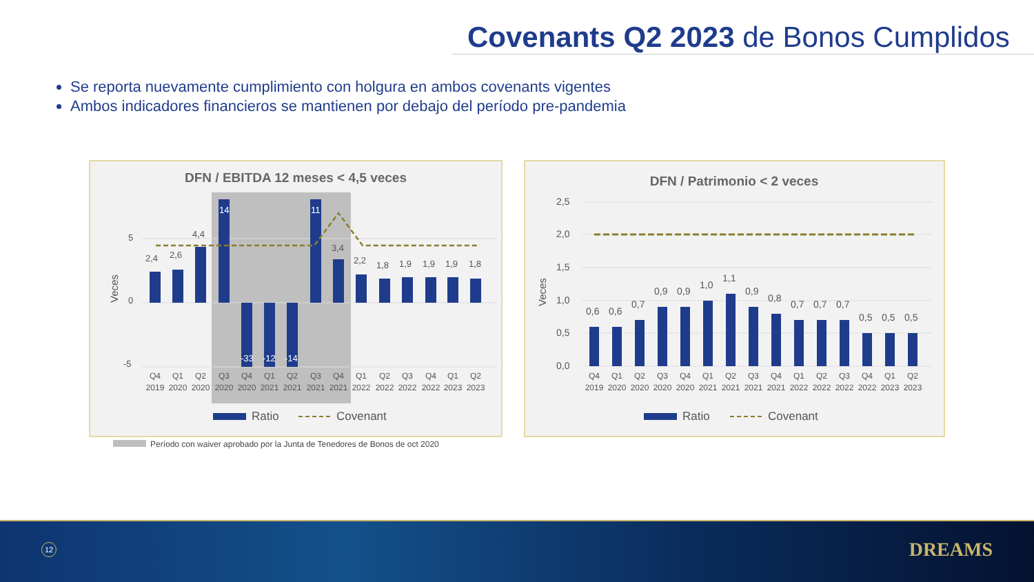Covenants Q2 2023 de Bonos Cumplidos
Se reporta nuevamente cumplimiento con holgura en ambos covenants vigentes
Ambos indicadores financieros se mantienen por debajo del período pre-pandemia
DFN / EBITDA 12 meses < 4,5 veces
Veces
5
0
-5
2,4
2,6
4,4
14
-33
-12
-14
11
3,4
2,2
1,8
1,9
1,9
1,9
1,8
Q4
Q1
Q2
Q3
Q4
Q1
Q2
Q3
Q4
Q1
Q2
Q3
Q4
Q1
Q2
2019
2020
2020
2020
2020
2021
2021
2021
2021
2022
2022
2022
2022
2023
2023
Ratio
Covenant
DFN / Patrimonio < 2 veces
Veces
2,5
2,0
1,5
1,0
0,5
0,0
0,6
0,6
0,7
0,9
0,9
1,0
1,1
0,9
0,8
0,7
0,7
0,7
0,5
0,5
0,5
Q4
Q1
Q2
Q3
Q4
Q1
Q2
Q3
Q4
Q1
Q2
Q3
Q4
Q1
Q2
2019
2020
2020
2020
2020
2021
2021
2021
2021
2022
2022
2022
2022
2023
2023
Ratio
Covenant
Período con waiver aprobado por la Junta de Tenedores de Bonos de oct 2020
12 DREAMS